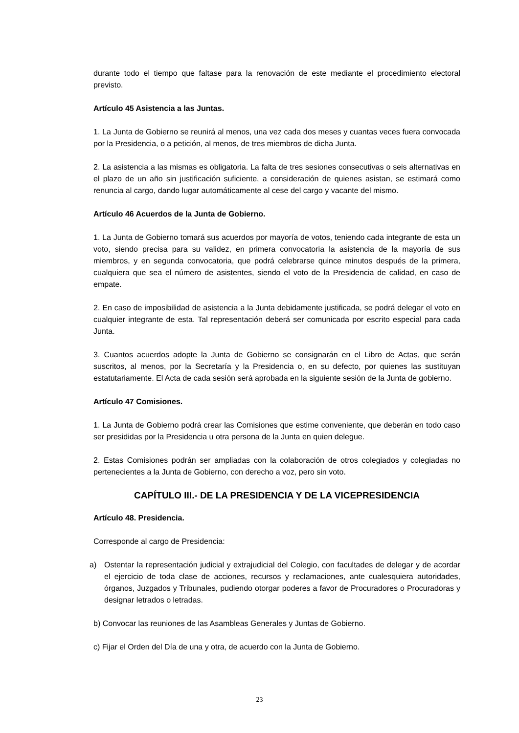durante todo el tiempo que faltase para la renovación de este mediante el procedimiento electoral previsto.
Artículo 45 Asistencia a las Juntas.
1. La Junta de Gobierno se reunirá al menos, una vez cada dos meses y cuantas veces fuera convocada por la Presidencia, o a petición, al menos, de tres miembros de dicha Junta.
2. La asistencia a las mismas es obligatoria. La falta de tres sesiones consecutivas o seis alternativas en el plazo de un año sin justificación suficiente, a consideración de quienes asistan, se estimará como renuncia al cargo, dando lugar automáticamente al cese del cargo y vacante del mismo.
Artículo 46 Acuerdos de la Junta de Gobierno.
1. La Junta de Gobierno tomará sus acuerdos por mayoría de votos, teniendo cada integrante de esta un voto, siendo precisa para su validez, en primera convocatoria la asistencia de la mayoría de sus miembros, y en segunda convocatoria, que podrá celebrarse quince minutos después de la primera, cualquiera que sea el número de asistentes, siendo el voto de la Presidencia de calidad, en caso de empate.
2. En caso de imposibilidad de asistencia a la Junta debidamente justificada, se podrá delegar el voto en cualquier integrante de esta. Tal representación deberá ser comunicada por escrito especial para cada Junta.
3. Cuantos acuerdos adopte la Junta de Gobierno se consignarán en el Libro de Actas, que serán suscritos, al menos, por la Secretaría y la Presidencia o, en su defecto, por quienes las sustituyan estatutariamente. El Acta de cada sesión será aprobada en la siguiente sesión de la Junta de gobierno.
Artículo 47 Comisiones.
1. La Junta de Gobierno podrá crear las Comisiones que estime conveniente, que deberán en todo caso ser presididas por la Presidencia u otra persona de la Junta en quien delegue.
2. Estas Comisiones podrán ser ampliadas con la colaboración de otros colegiados y colegiadas no pertenecientes a la Junta de Gobierno, con derecho a voz, pero sin voto.
CAPÍTULO III.- DE LA PRESIDENCIA Y DE LA VICEPRESIDENCIA
Artículo 48. Presidencia.
Corresponde al cargo de Presidencia:
a) Ostentar la representación judicial y extrajudicial del Colegio, con facultades de delegar y de acordar el ejercicio de toda clase de acciones, recursos y reclamaciones, ante cualesquiera autoridades, órganos, Juzgados y Tribunales, pudiendo otorgar poderes a favor de Procuradores o Procuradoras y designar letrados o letradas.
b) Convocar las reuniones de las Asambleas Generales y Juntas de Gobierno.
c) Fijar el Orden del Día de una y otra, de acuerdo con la Junta de Gobierno.
23